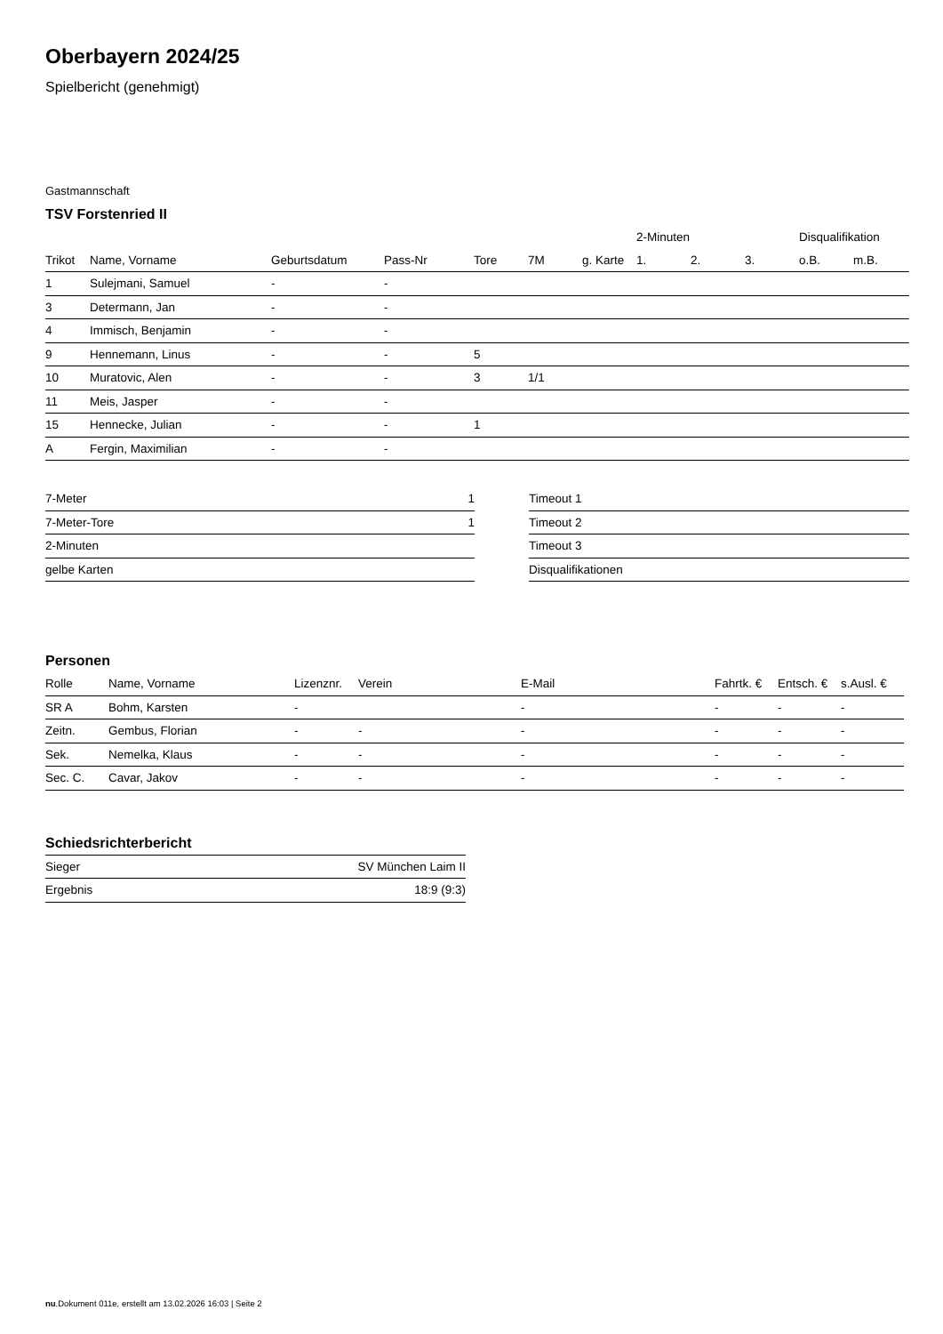Oberbayern 2024/25
Spielbericht (genehmigt)
Gastmannschaft
TSV Forstenried II
| | | | | | | | 2-Minuten | | | Disqualifikation | |
| --- | --- | --- | --- | --- | --- | --- | --- | --- | --- | --- | --- |
| Trikot | Name, Vorname | Geburtsdatum | Pass-Nr | Tore | 7M | g. Karte | 1. | 2. | 3. | o.B. | m.B. |
| 1 | Sulejmani, Samuel | - | - | | | | | | | | |
| 3 | Determann, Jan | - | - | | | | | | | | |
| 4 | Immisch, Benjamin | - | - | | | | | | | | |
| 9 | Hennemann, Linus | - | - | 5 | | | | | | | |
| 10 | Muratovic, Alen | - | - | 3 | 1/1 | | | | | | |
| 11 | Meis, Jasper | - | - | | | | | | | | |
| 15 | Hennecke, Julian | - | - | 1 | | | | | | | |
| A | Fergin, Maximilian | - | - | | | | | | | | |
| 7-Meter | 1 |
| 7-Meter-Tore | 1 |
| 2-Minuten | |
| gelbe Karten | |
| Timeout 1 |
| Timeout 2 |
| Timeout 3 |
| Disqualifikationen |
Personen
| Rolle | Name, Vorname | Lizenznr. | Verein | E-Mail | Fahrtk. € | Entsch. € | s.Ausl. € |
| --- | --- | --- | --- | --- | --- | --- | --- |
| SR A | Bohm, Karsten | - | | - | - | - | - |
| Zeitn. | Gembus, Florian | - | - | - | - | - | - |
| Sek. | Nemelka, Klaus | - | - | - | - | - | - |
| Sec. C. | Cavar, Jakov | - | - | - | - | - | - |
Schiedsrichterbericht
| Sieger | SV München Laim II |
| Ergebnis | 18:9 (9:3) |
nu.Dokument 011e, erstellt am 13.02.2026 16:03 | Seite 2